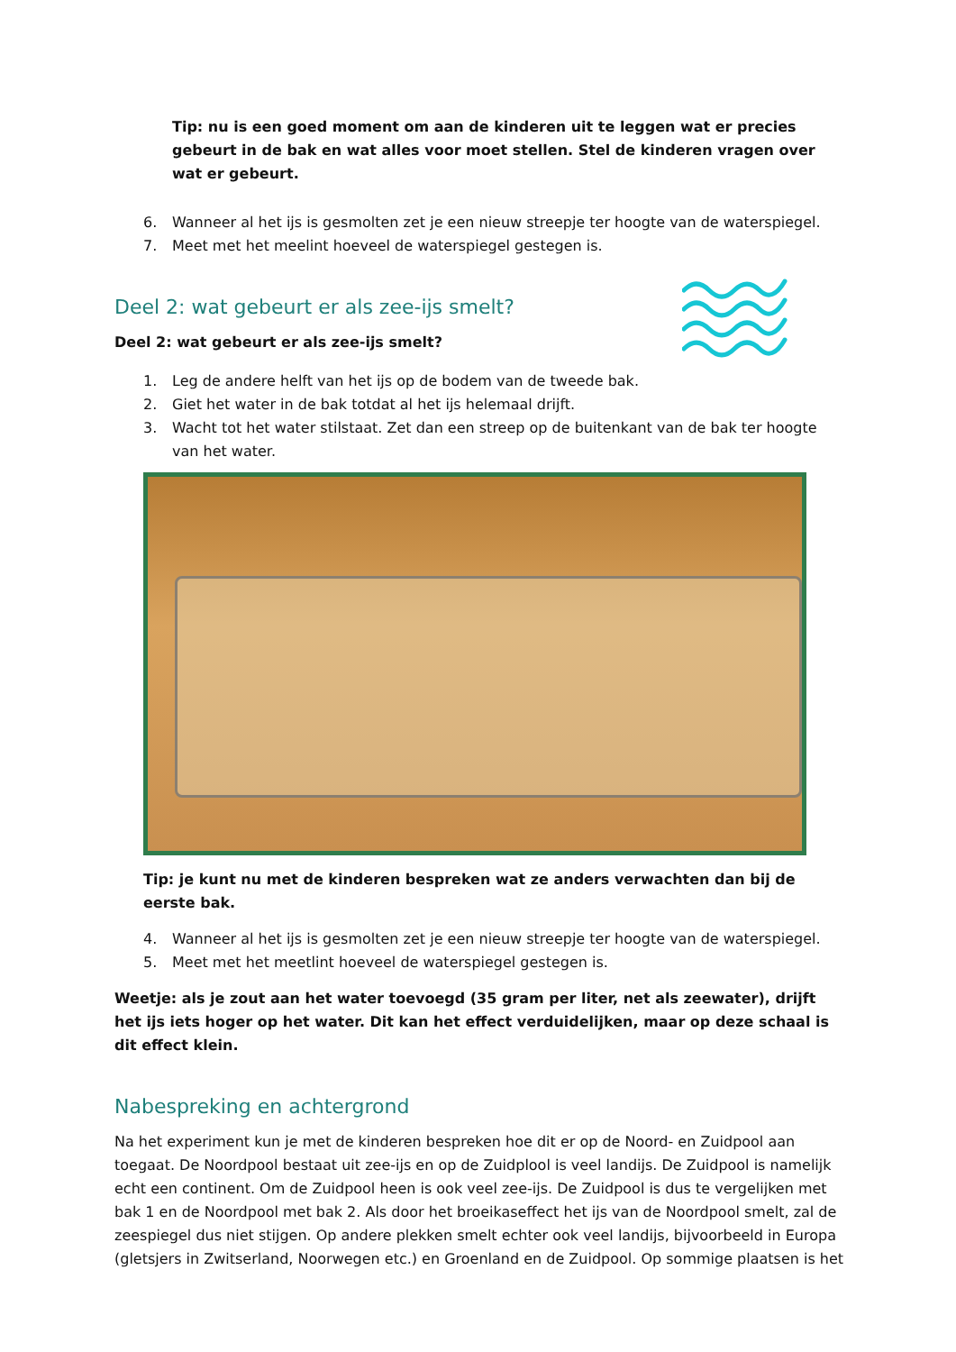Tip: nu is een goed moment om aan de kinderen uit te leggen wat er precies gebeurt in de bak en wat alles voor moet stellen. Stel de kinderen vragen over wat er gebeurt.
6. Wanneer al het ijs is gesmolten zet je een nieuw streepje ter hoogte van de waterspiegel.
7. Meet met het meelint hoeveel de waterspiegel gestegen is.
Deel 2: wat gebeurt er als zee-ijs smelt?
Deel 2: wat gebeurt er als zee-ijs smelt?
1. Leg de andere helft van het ijs op de bodem van de tweede bak.
2. Giet het water in de bak totdat al het ijs helemaal drijft.
3. Wacht tot het water stilstaat. Zet dan een streep op de buitenkant van de bak ter hoogte van het water.
Tip: je kunt nu met de kinderen bespreken wat ze anders verwachten dan bij de eerste bak.
4. Wanneer al het ijs is gesmolten zet je een nieuw streepje ter hoogte van de waterspiegel.
5. Meet met het meetlint hoeveel de waterspiegel gestegen is.
Weetje: als je zout aan het water toevoegd (35 gram per liter, net als zeewater), drijft het ijs iets hoger op het water. Dit kan het effect verduidelijken, maar op deze schaal is dit effect klein.
Nabespreking en achtergrond
Na het experiment kun je met de kinderen bespreken hoe dit er op de Noord- en Zuidpool aan toegaat. De Noordpool bestaat uit zee-ijs en op de Zuidplool is veel landijs. De Zuidpool is namelijk echt een continent. Om de Zuidpool heen is ook veel zee-ijs. De Zuidpool is dus te vergelijken met bak 1 en de Noordpool met bak 2. Als door het broeikaseffect het ijs van de Noordpool smelt, zal de zeespiegel dus niet stijgen. Op andere plekken smelt echter ook veel landijs, bijvoorbeeld in Europa (gletsjers in Zwitserland, Noorwegen etc.) en Groenland en de Zuidpool. Op sommige plaatsen is het